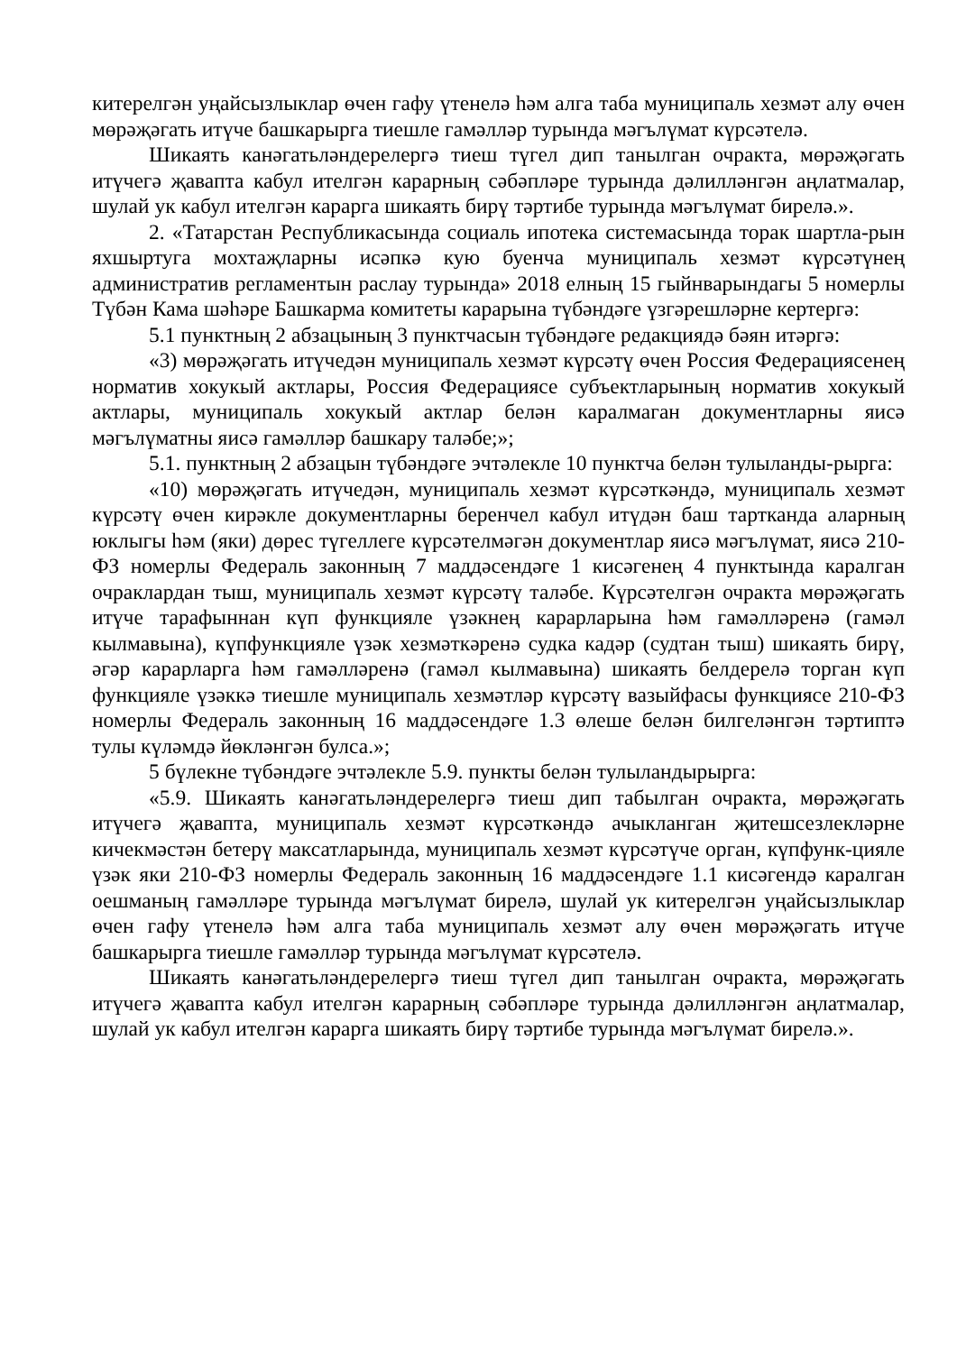китерелгән уңайсызлыклар өчен гафу үтенелә һәм алга таба муниципаль хезмәт алу өчен мөрәҗәгать итүче башкарырга тиешле гамәлләр турында мәгълүмат күрсәтелә.
Шикаять канәгатьләндерелергә тиеш түгел дип танылган очракта, мөрәҗәгать итүчегә җавапта кабул ителгән карарның сәбәпләре турында дәлилләнгән аңлатмалар, шулай ук кабул ителгән карарга шикаять бирү тәртибе турында мәгълүмат бирелә.».
2. «Татарстан Республикасында социаль ипотека системасында торак шартла-рын яхшыртуга мохтаҗларны исәпкә кую буенча муниципаль хезмәт күрсәтүнең административ регламентын раслау турында» 2018 елның 15 гыйнварындагы 5 номерлы Түбән Кама шәһәре Башкарма комитеты карарына түбәндәге үзгәрешләрне кертергә:
5.1 пунктның 2 абзацының 3 пунктчасын түбәндәге редакциядә бәян итәргә:
«3) мөрәҗәгать итүчедән муниципаль хезмәт күрсәтү өчен Россия Федерациясенең норматив хокукый актлары, Россия Федерациясе субъектларының норматив хокукый актлары, муниципаль хокукый актлар белән каралмаган документларны яисә мәгълүматны яисә гамәлләр башкару таләбе;»;
5.1. пунктның 2 абзацын түбәндәге эчтәлекле 10 пунктча белән тулыланды-рырга:
«10) мөрәҗәгать итүчедән, муниципаль хезмәт күрсәткәндә, муниципаль хезмәт күрсәтү өчен кирәкле документларны беренчел кабул итүдән баш тартканда аларның юклыгы һәм (яки) дөрес түгеллеге күрсәтелмәгән документлар яисә мәгълүмат, яисә 210-ФЗ номерлы Федераль законның 7 маддәсендәге 1 кисәгенең 4 пунктында каралган очраклардан тыш, муниципаль хезмәт күрсәтү таләбе. Күрсәтелгән очракта мөрәҗәгать итүче тарафыннан күп функцияле үзәкнең карарларына һәм гамәлләренә (гамәл кылмавына), күпфункцияле үзәк хезмәткәренә судка кадәр (судтан тыш) шикаять бирү, әгәр карарларга һәм гамәлләренә (гамәл кылмавына) шикаять белдерелә торган күп функцияле үзәккә тиешле муниципаль хезмәтләр күрсәтү вазыйфасы функциясе 210-ФЗ номерлы Федераль законның 16 маддәсендәге 1.3 өлеше белән билгеләнгән тәртиптә тулы күләмдә йөкләнгән булса.»;
5 бүлекне түбәндәге эчтәлекле 5.9. пункты белән тулыландырырга:
«5.9. Шикаять канәгатьләндерелергә тиеш дип табылган очракта, мөрәҗәгать итүчегә җавапта, муниципаль хезмәт күрсәткәндә ачыкланган җитешсезлекләрне кичекмәстән бетерү максатларында, муниципаль хезмәт күрсәтүче орган, күпфунк-цияле үзәк яки 210-ФЗ номерлы Федераль законның 16 маддәсендәге 1.1 кисәгендә каралган оешманың гамәлләре турында мәгълүмат бирелә, шулай ук китерелгән уңайсызлыклар өчен гафу үтенелә һәм алга таба муниципаль хезмәт алу өчен мөрәҗәгать итүче башкарырга тиешле гамәлләр турында мәгълүмат күрсәтелә.
Шикаять канәгатьләндерелергә тиеш түгел дип танылган очракта, мөрәҗәгать итүчегә җавапта кабул ителгән карарның сәбәпләре турында дәлилләнгән аңлатмалар, шулай ук кабул ителгән карарга шикаять бирү тәртибе турында мәгълүмат бирелә.».